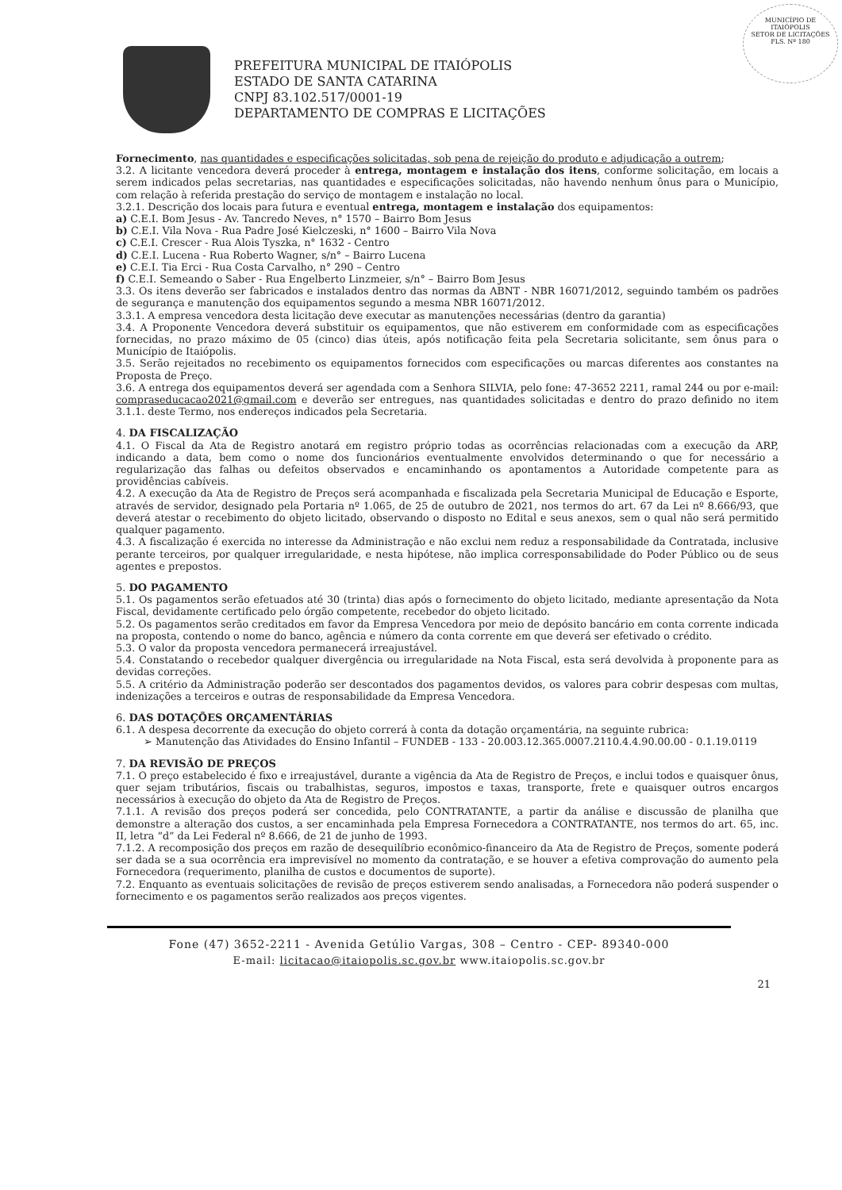MUNICÍPIO DE
ITAIÓPOLIS
SETOR DE LICITAÇÕES
FLS. Nº 180
PREFEITURA MUNICIPAL DE ITAIÓPOLIS
ESTADO DE SANTA CATARINA
CNPJ 83.102.517/0001-19
DEPARTAMENTO DE COMPRAS E LICITAÇÕES
Fornecimento, nas quantidades e especificações solicitadas, sob pena de rejeição do produto e adjudicação a outrem;
3.2. A licitante vencedora deverá proceder à entrega, montagem e instalação dos itens, conforme solicitação, em locais a serem indicados pelas secretarias, nas quantidades e especificações solicitadas, não havendo nenhum ônus para o Município, com relação à referida prestação do serviço de montagem e instalação no local.
3.2.1. Descrição dos locais para futura e eventual entrega, montagem e instalação dos equipamentos:
a) C.E.I. Bom Jesus - Av. Tancredo Neves, n° 1570 – Bairro Bom Jesus
b) C.E.I. Vila Nova - Rua Padre José Kielczeski, n° 1600 – Bairro Vila Nova
c) C.E.I. Crescer - Rua Alois Tyszka, n° 1632 - Centro
d) C.E.I. Lucena - Rua Roberto Wagner, s/n° – Bairro Lucena
e) C.E.I. Tia Erci - Rua Costa Carvalho, n° 290 – Centro
f) C.E.I. Semeando o Saber - Rua Engelberto Linzmeier, s/n° – Bairro Bom Jesus
3.3. Os itens deverão ser fabricados e instalados dentro das normas da ABNT - NBR 16071/2012, seguindo também os padrões de segurança e manutenção dos equipamentos segundo a mesma NBR 16071/2012.
3.3.1. A empresa vencedora desta licitação deve executar as manutenções necessárias (dentro da garantia)
3.4. A Proponente Vencedora deverá substituir os equipamentos, que não estiverem em conformidade com as especificações fornecidas, no prazo máximo de 05 (cinco) dias úteis, após notificação feita pela Secretaria solicitante, sem ônus para o Município de Itaiópolis.
3.5. Serão rejeitados no recebimento os equipamentos fornecidos com especificações ou marcas diferentes aos constantes na Proposta de Preço.
3.6. A entrega dos equipamentos deverá ser agendada com a Senhora SILVIA, pelo fone: 47-3652 2211, ramal 244 ou por e-mail: compraseducacao2021@gmail.com e deverão ser entregues, nas quantidades solicitadas e dentro do prazo definido no item 3.1.1. deste Termo, nos endereços indicados pela Secretaria.
4. DA FISCALIZAÇÃO
4.1. O Fiscal da Ata de Registro anotará em registro próprio todas as ocorrências relacionadas com a execução da ARP, indicando a data, bem como o nome dos funcionários eventualmente envolvidos determinando o que for necessário a regularização das falhas ou defeitos observados e encaminhando os apontamentos a Autoridade competente para as providências cabíveis.
4.2. A execução da Ata de Registro de Preços será acompanhada e fiscalizada pela Secretaria Municipal de Educação e Esporte, através de servidor, designado pela Portaria nº 1.065, de 25 de outubro de 2021, nos termos do art. 67 da Lei nº 8.666/93, que deverá atestar o recebimento do objeto licitado, observando o disposto no Edital e seus anexos, sem o qual não será permitido qualquer pagamento.
4.3. A fiscalização é exercida no interesse da Administração e não exclui nem reduz a responsabilidade da Contratada, inclusive perante terceiros, por qualquer irregularidade, e nesta hipótese, não implica corresponsabilidade do Poder Público ou de seus agentes e prepostos.
5. DO PAGAMENTO
5.1. Os pagamentos serão efetuados até 30 (trinta) dias após o fornecimento do objeto licitado, mediante apresentação da Nota Fiscal, devidamente certificado pelo órgão competente, recebedor do objeto licitado.
5.2. Os pagamentos serão creditados em favor da Empresa Vencedora por meio de depósito bancário em conta corrente indicada na proposta, contendo o nome do banco, agência e número da conta corrente em que deverá ser efetivado o crédito.
5.3. O valor da proposta vencedora permanecerá irreajustável.
5.4. Constatando o recebedor qualquer divergência ou irregularidade na Nota Fiscal, esta será devolvida à proponente para as devidas correções.
5.5. A critério da Administração poderão ser descontados dos pagamentos devidos, os valores para cobrir despesas com multas, indenizações a terceiros e outras de responsabilidade da Empresa Vencedora.
6. DAS DOTAÇÕES ORÇAMENTÁRIAS
6.1. A despesa decorrente da execução do objeto correrá à conta da dotação orçamentária, na seguinte rubrica:
➢ Manutenção das Atividades do Ensino Infantil – FUNDEB - 133 - 20.003.12.365.0007.2110.4.4.90.00.00 - 0.1.19.0119
7. DA REVISÃO DE PREÇOS
7.1. O preço estabelecido é fixo e irreajustável, durante a vigência da Ata de Registro de Preços, e inclui todos e quaisquer ônus, quer sejam tributários, fiscais ou trabalhistas, seguros, impostos e taxas, transporte, frete e quaisquer outros encargos necessários à execução do objeto da Ata de Registro de Preços.
7.1.1. A revisão dos preços poderá ser concedida, pelo CONTRATANTE, a partir da análise e discussão de planilha que demonstre a alteração dos custos, a ser encaminhada pela Empresa Fornecedora a CONTRATANTE, nos termos do art. 65, inc. II, letra “d” da Lei Federal nº 8.666, de 21 de junho de 1993.
7.1.2. A recomposição dos preços em razão de desequilíbrio econômico-financeiro da Ata de Registro de Preços, somente poderá ser dada se a sua ocorrência era imprevisível no momento da contratação, e se houver a efetiva comprovação do aumento pela Fornecedora (requerimento, planilha de custos e documentos de suporte).
7.2. Enquanto as eventuais solicitações de revisão de preços estiverem sendo analisadas, a Fornecedora não poderá suspender o fornecimento e os pagamentos serão realizados aos preços vigentes.
Fone (47) 3652-2211 - Avenida Getúlio Vargas, 308 – Centro - CEP- 89340-000
E-mail: licitacao@itaiopolis.sc.gov.br www.itaiopolis.sc.gov.br
21